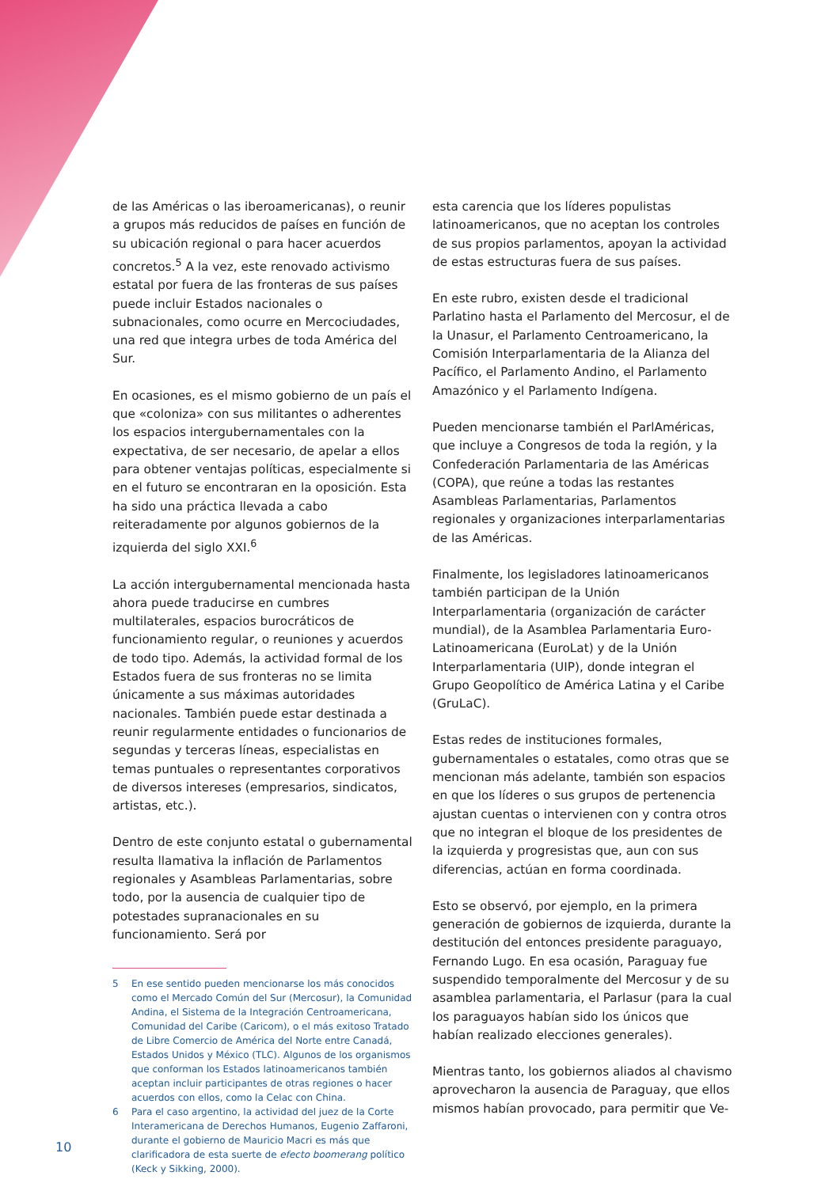de las Américas o las iberoamericanas), o reunir a grupos más reducidos de países en función de su ubicación regional o para hacer acuerdos concretos.<sup>5</sup> A la vez, este renovado activismo estatal por fuera de las fronteras de sus países puede incluir Estados nacionales o subnacionales, como ocurre en Mercociudades, una red que integra urbes de toda América del Sur.
En ocasiones, es el mismo gobierno de un país el que «coloniza» con sus militantes o adherentes los espacios intergubernamentales con la expectativa, de ser necesario, de apelar a ellos para obtener ventajas políticas, especialmente si en el futuro se encontraran en la oposición. Esta ha sido una práctica llevada a cabo reiteradamente por algunos gobiernos de la izquierda del siglo XXI.<sup>6</sup>
La acción intergubernamental mencionada hasta ahora puede traducirse en cumbres multilaterales, espacios burocráticos de funcionamiento regular, o reuniones y acuerdos de todo tipo. Además, la actividad formal de los Estados fuera de sus fronteras no se limita únicamente a sus máximas autoridades nacionales. También puede estar destinada a reunir regularmente entidades o funcionarios de segundas y terceras líneas, especialistas en temas puntuales o representantes corporativos de diversos intereses (empresarios, sindicatos, artistas, etc.).
Dentro de este conjunto estatal o gubernamental resulta llamativa la inflación de Parlamentos regionales y Asambleas Parlamentarias, sobre todo, por la ausencia de cualquier tipo de potestades supranacionales en su funcionamiento. Será por
5 En ese sentido pueden mencionarse los más conocidos como el Mercado Común del Sur (Mercosur), la Comunidad Andina, el Sistema de la Integración Centroamericana, Comunidad del Caribe (Caricom), o el más exitoso Tratado de Libre Comercio de América del Norte entre Canadá, Estados Unidos y México (TLC). Algunos de los organismos que conforman los Estados latinoamericanos también aceptan incluir participantes de otras regiones o hacer acuerdos con ellos, como la Celac con China.
6 Para el caso argentino, la actividad del juez de la Corte Interamericana de Derechos Humanos, Eugenio Zaffaroni, durante el gobierno de Mauricio Macri es más que clarificadora de esta suerte de efecto boomerang político (Keck y Sikking, 2000).
esta carencia que los líderes populistas latinoamericanos, que no aceptan los controles de sus propios parlamentos, apoyan la actividad de estas estructuras fuera de sus países.
En este rubro, existen desde el tradicional Parlatino hasta el Parlamento del Mercosur, el de la Unasur, el Parlamento Centroamericano, la Comisión Interparlamentaria de la Alianza del Pacífico, el Parlamento Andino, el Parlamento Amazónico y el Parlamento Indígena.
Pueden mencionarse también el ParlAméricas, que incluye a Congresos de toda la región, y la Confederación Parlamentaria de las Américas (COPA), que reúne a todas las restantes Asambleas Parlamentarias, Parlamentos regionales y organizaciones interparlamentarias de las Américas.
Finalmente, los legisladores latinoamericanos también participan de la Unión Interparlamentaria (organización de carácter mundial), de la Asamblea Parlamentaria Euro-Latinoamericana (EuroLat) y de la Unión Interparlamentaria (UIP), donde integran el Grupo Geopolítico de América Latina y el Caribe (GruLaC).
Estas redes de instituciones formales, gubernamentales o estatales, como otras que se mencionan más adelante, también son espacios en que los líderes o sus grupos de pertenencia ajustan cuentas o intervienen con y contra otros que no integran el bloque de los presidentes de la izquierda y progresistas que, aun con sus diferencias, actúan en forma coordinada.
Esto se observó, por ejemplo, en la primera generación de gobiernos de izquierda, durante la destitución del entonces presidente paraguayo, Fernando Lugo. En esa ocasión, Paraguay fue suspendido temporalmente del Mercosur y de su asamblea parlamentaria, el Parlasur (para la cual los paraguayos habían sido los únicos que habían realizado elecciones generales).
Mientras tanto, los gobiernos aliados al chavismo aprovecharon la ausencia de Paraguay, que ellos mismos habían provocado, para permitir que Ve-
10